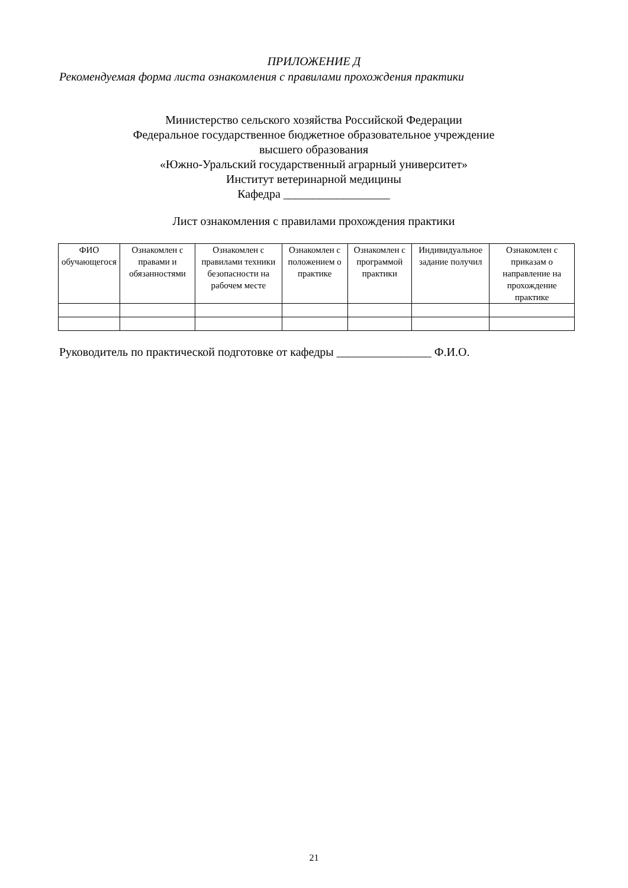ПРИЛОЖЕНИЕ Д
Рекомендуемая форма листа ознакомления с правилами прохождения практики
Министерство сельского хозяйства Российской Федерации
Федеральное государственное бюджетное образовательное учреждение
высшего образования
«Южно-Уральский государственный аграрный университет»
Институт ветеринарной медицины
Кафедра __________________
Лист ознакомления с правилами прохождения практики
| ФИО обучающегося | Ознакомлен с правами и обязанностями | Ознакомлен с правилами техники безопасности на рабочем месте | Ознакомлен с положением о практике | Ознакомлен с программой практики | Индивидуальное задание получил | Ознакомлен с приказам о направление на прохождение практике |
| --- | --- | --- | --- | --- | --- | --- |
Руководитель по практической подготовке от кафедры ________________ Ф.И.О.
21